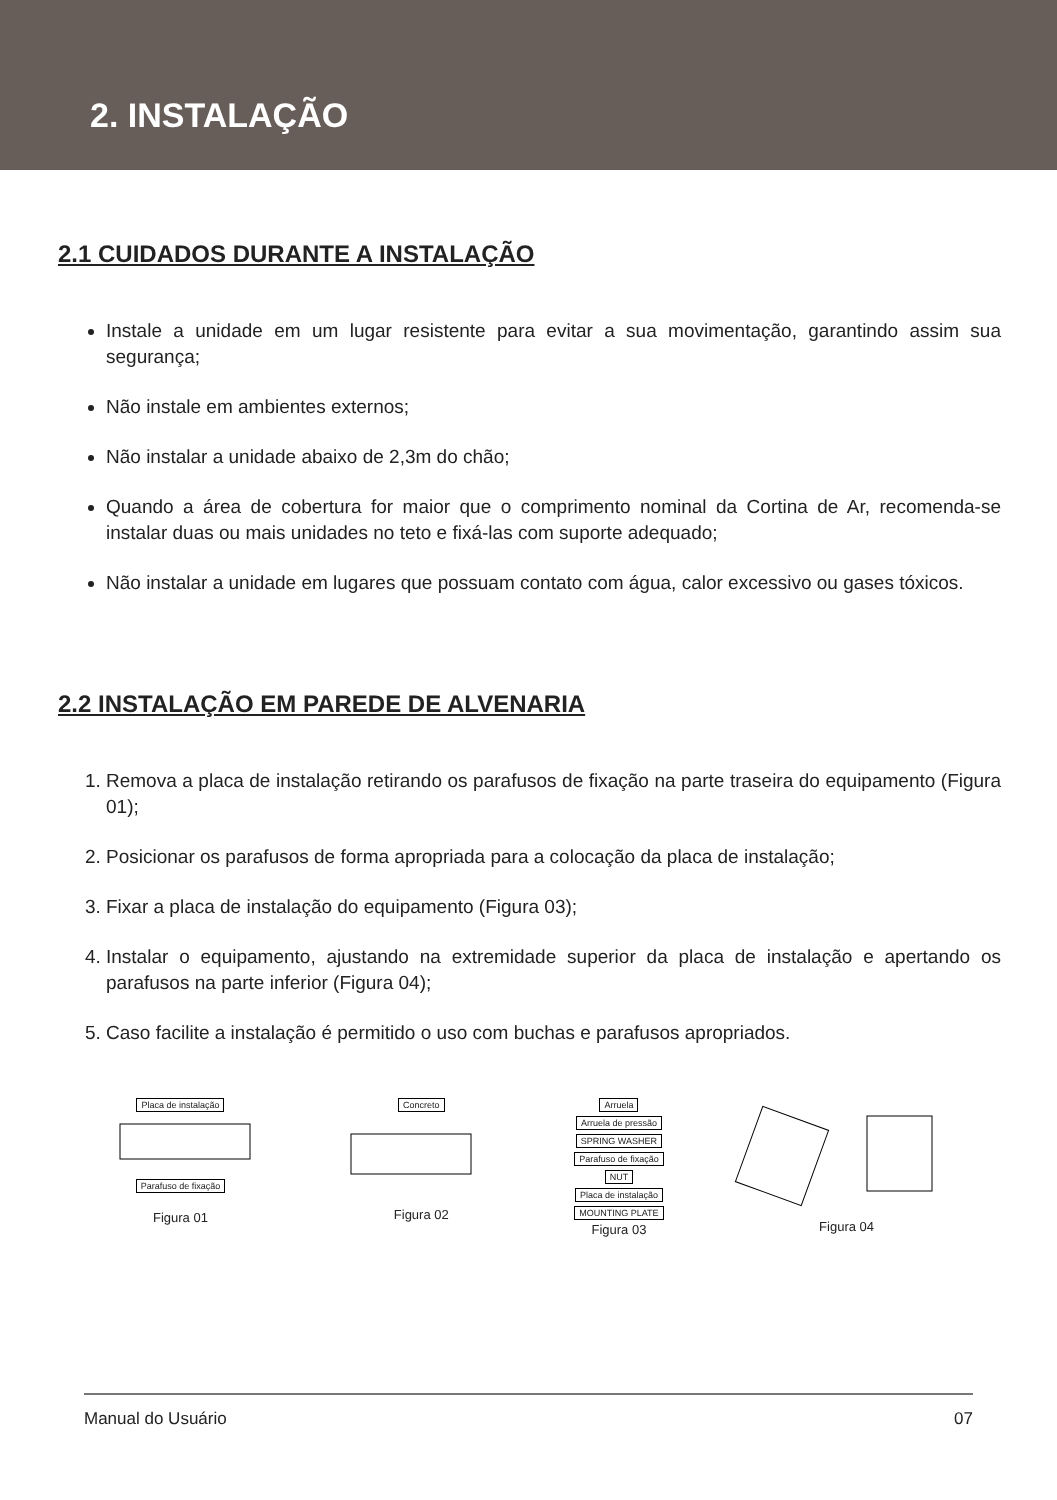2. INSTALAÇÃO
2.1 CUIDADOS DURANTE A INSTALAÇÃO
Instale a unidade em um lugar resistente para evitar a sua movimentação, garantindo assim sua segurança;
Não instale em ambientes externos;
Não instalar a unidade abaixo de 2,3m do chão;
Quando a área de cobertura for maior que o comprimento nominal da Cortina de Ar, recomenda-se instalar duas ou mais unidades no teto e fixá-las com suporte adequado;
Não instalar a unidade em lugares que possuam contato com água, calor excessivo ou gases tóxicos.
2.2 INSTALAÇÃO EM PAREDE DE ALVENARIA
1. Remova a placa de instalação retirando os parafusos de fixação na parte traseira do equipamento (Figura 01);
2. Posicionar os parafusos de forma apropriada para a colocação da placa de instalação;
3. Fixar a placa de instalação do equipamento (Figura 03);
4. Instalar o equipamento, ajustando na extremidade superior da placa de instalação e apertando os parafusos na parte inferior (Figura 04);
5. Caso facilite a instalação é permitido o uso com buchas e parafusos apropriados.
Placa de instalação
Parafuso de fixação
Figura 01
Concreto
Figura 02
Arruela
Arruela de pressão
SPRING WASHER
Parafuso de fixação
NUT
Placa de instalação
MOUNTING PLATE
Figura 03
Figura 04
Manual do Usuário 07